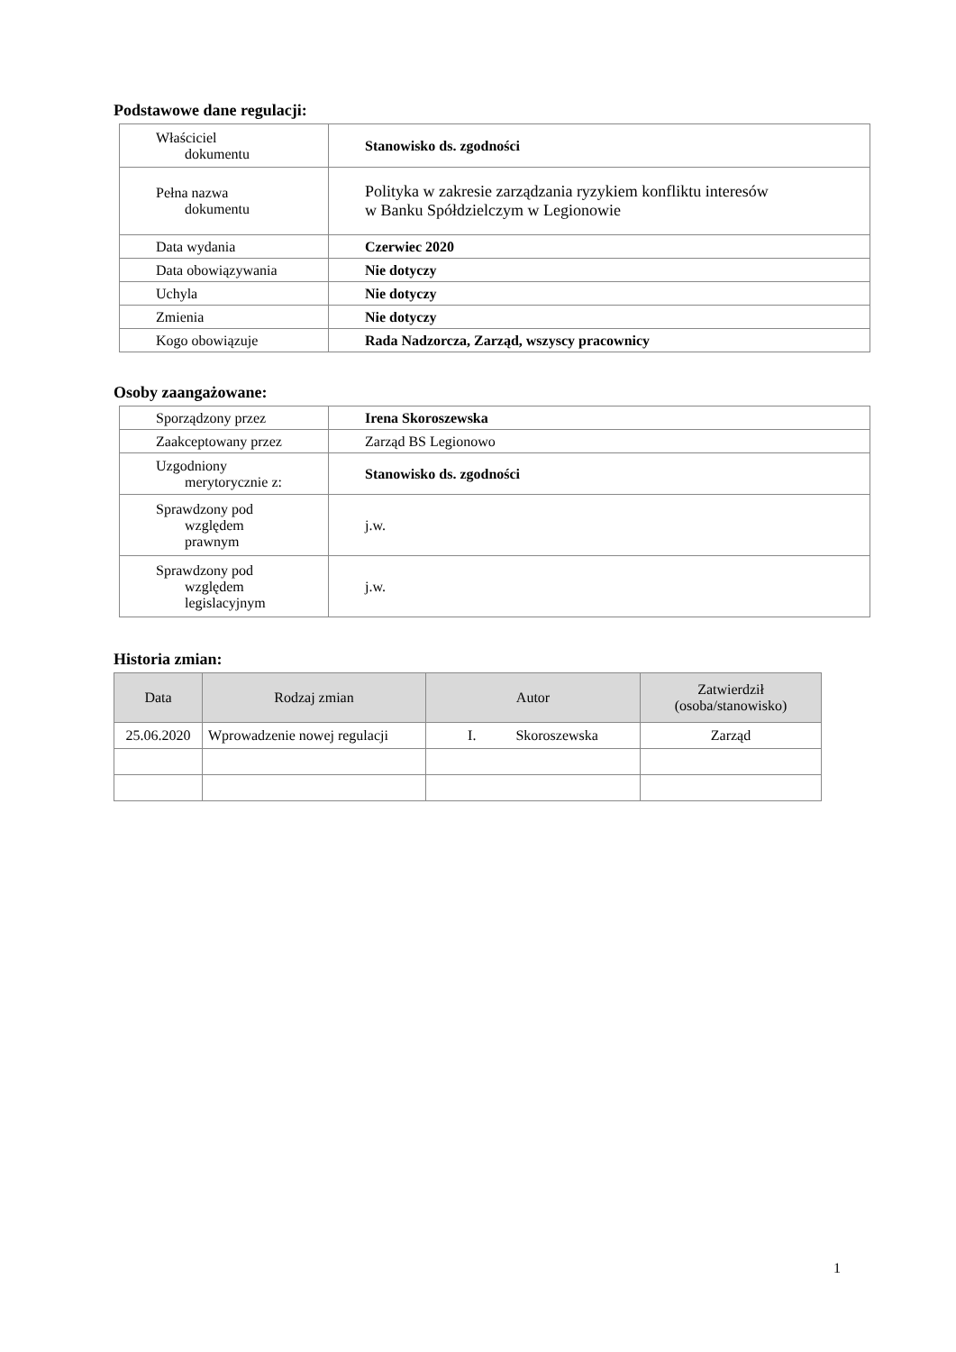Podstawowe dane regulacji:
| Właściciel dokumentu | Stanowisko ds. zgodności |
| Pełna nazwa dokumentu | Polityka w zakresie zarządzania ryzykiem konfliktu interesów w Banku Spółdzielczym w Legionowie |
| Data wydania | Czerwiec 2020 |
| Data obowiązywania | Nie dotyczy |
| Uchyla | Nie dotyczy |
| Zmienia | Nie dotyczy |
| Kogo obowiązuje | Rada Nadzorcza, Zarząd, wszyscy pracownicy |
Osoby zaangażowane:
| Sporządzony przez | Irena Skoroszewska |
| Zaakceptowany przez | Zarząd BS Legionowo |
| Uzgodniony merytorycznie z: | Stanowisko ds. zgodności |
| Sprawdzony pod względem prawnym | j.w. |
| Sprawdzony pod względem legislacyjnym | j.w. |
Historia zmian:
| Data | Rodzaj zmian | Autor | Zatwierdził (osoba/stanowisko) |
| --- | --- | --- | --- |
| 25.06.2020 | Wprowadzenie nowej regulacji | I. Skoroszewska | Zarząd |
1